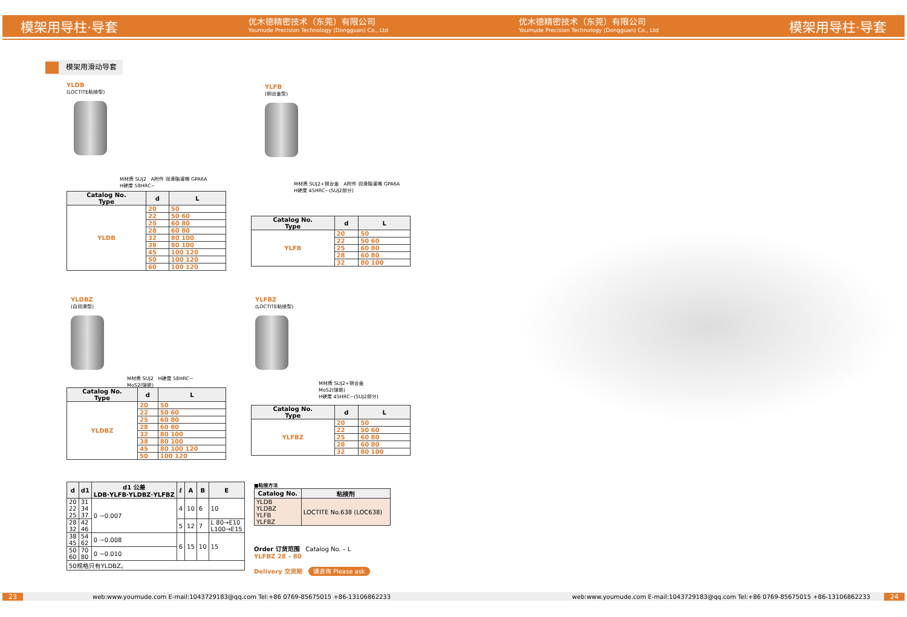模架用导柱·导套 优木德精密技术（东莞）有限公司
Youmude Precision Technology (Dongguan) Co., Ltd 优木德精密技术（东莞）有限公司
Youmude Precision Technology (Dongguan) Co., Ltd 模架用导柱·导套
模架用滑动导套
YLDB
(LOCTITE粘接型)
M材质 SUJ2 A附件 润滑脂灌嘴 GPA6A
H硬度 58HRC~
| Catalog No. Type | d | L |
| --- | --- | --- |
| YLDB | 20 | 50 |
| | 22 | 50 60 |
| | 25 | 60 80 |
| | 28 | 60 80 |
| | 32 | 80 100 |
| | 38 | 80 100 |
| | 45 | 100 120 |
| | 50 | 100 120 |
| | 60 | 100 120 |
YLFB
(铜合金型)
M材质 SUJ2+铜合金 A附件 润滑脂灌嘴 GPA6A
H硬度 45HRC~(SUJ2部分)
| Catalog No. Type | d | L |
| --- | --- | --- |
| YLFB | 20 | 50 |
| | 22 | 50 60 |
| | 25 | 60 80 |
| | 28 | 60 80 |
| | 32 | 80 100 |
YLDBZ
(自润滑型)
M材质 SUJ2 H硬度 58HRC~
MoS2(镶嵌)
| Catalog No. Type | d | L |
| --- | --- | --- |
| YLDBZ | 20 | 50 |
| | 22 | 50 60 |
| | 25 | 60 80 |
| | 28 | 60 80 |
| | 32 | 80 100 |
| | 38 | 80 100 |
| | 45 | 80 100 120 |
| | 50 | 100 120 |
YLFBZ
(LOCTITE粘接型)
M材质 SUJ2+铜合金
MoS2(镶嵌)
H硬度 45HRC~(SUJ2部分)
| Catalog No. Type | d | L |
| --- | --- | --- |
| YLFBZ | 20 | 50 |
| | 22 | 50 60 |
| | 25 | 60 80 |
| | 28 | 60 80 |
| | 32 | 80 100 |
| d | d1 | d1 公差 LDB·YLFB·YLDBZ·YLFBZ | ℓ | A | B | E |
| --- | --- | --- | --- | --- | --- | --- |
| 20 22 25 | 31 34 37 | 0 −0.007 | 4 | 10 | 6 | 10 |
| 28 32 | 42 46 | | 5 | 12 | 7 | L 80→E10 L100→E15 |
| 38 45 | 54 62 | 0 −0.008 | 6 | 15 | 10 | 15 |
| 50 60 | 70 80 | 0 −0.010 | | | | |
| 50规格只有YLDBZ。 | | | | | | |
■粘接方法
| Catalog No. | 粘接剂 |
| --- | --- |
| YLDB YLDBZ YLFB YLFBZ | LOCTITE No.638 (LOC638) |
Order 订货范围 Catalog No. – L
YLFBZ 28 – 80
Delivery 交货期 请咨询 Please ask
23 web:www.youmude.com E-mail:1043729183@qq.com Tel:+86 0769-85675015 +86-13106862233 web:www.youmude.com E-mail:1043729183@qq.com Tel:+86 0769-85675015 +86-13106862233 24